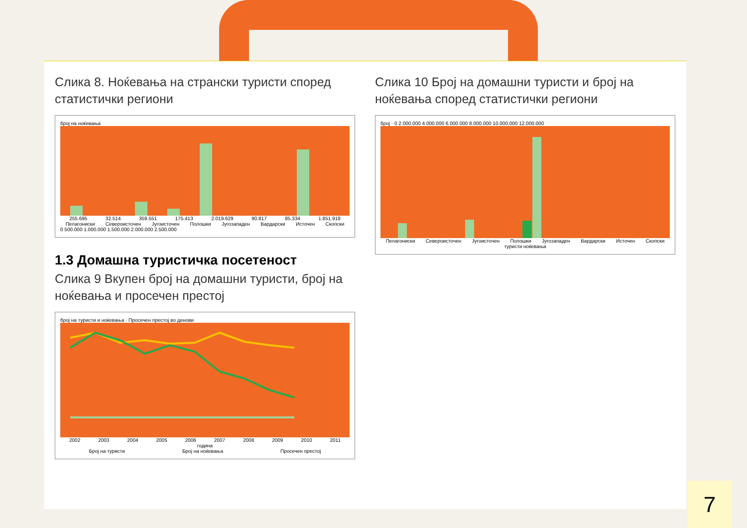Слика 8. Ноќевања на странски туристи според статистички региони
број на ноќевања
255.695 32.514 359.551 175.413 2.019.629 90.817 85.334 1.851.918
Пелагониски Североисточен Југоисточен Полошки Југозападен Вардарски Источен Скопски
0 500.000 1.000.000 1.500.000 2.000.000 2.500.000
1.3 Домашна туристичка посетеност
Слика 9 Вкупен број на домашни туристи, број на ноќевања и просечен престој
број на туристи и ноќевања · Просечен престој во денови
2002 2003 2004 2005 2006 2007 2008 2009 2010 2011
година
Број на туристи Број на ноќевања Просечен престој
Слика 10 Број на домашни туристи и број на ноќевања според статистички региони
број · 0 2.000.000 4.000.000 6.000.000 8.000.000 10.000.000 12.000.000
Пелагониски Североисточен Југоисточен Полошки Југозападен Вардарски Источен Скопски
туристи ноќевања
7